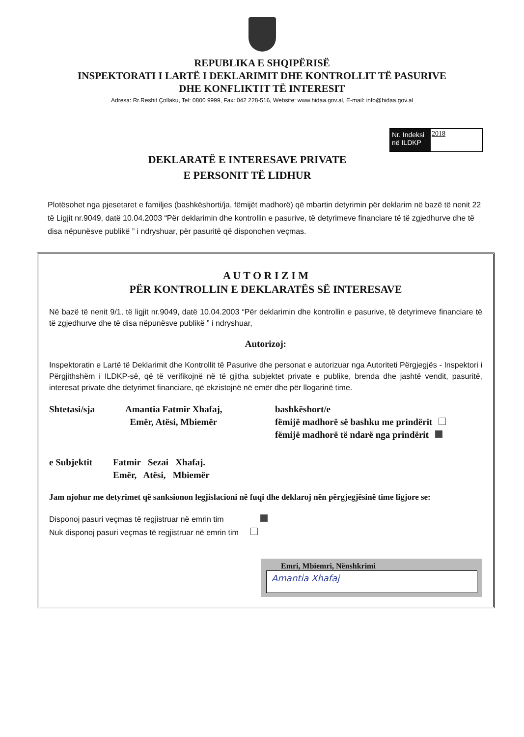REPUBLIKA E SHQIPËRISË
INSPEKTORATI I LARTË I DEKLARIMIT DHE KONTROLLIT TË PASURIVE
DHE KONFLIKTIT TË INTERESIT
Adresa: Rr.Reshit Çollaku, Tel: 0800 9999, Fax: 042 228-516, Website: www.hidaa.gov.al, E-mail: info@hidaa.gov.al
Nr. Indeksi në ILDKP
2018
DEKLARATË E INTERESAVE PRIVATE
E PERSONIT TË LIDHUR
Plotësohet nga pjesetaret e familjes (bashkëshorti/ja, fëmijët madhorë) që mbartin detyrimin për deklarim në bazë të nenit 22 të Ligjit nr.9049, datë 10.04.2003 “Për deklarimin dhe kontrollin e pasurive, të detyrimeve financiare të të zgjedhurve dhe të disa nëpunësve publikë ” i ndryshuar, për pasuritë që disponohen veçmas.
A U T O R I Z I M
PËR KONTROLLIN E DEKLARATËS SË INTERESAVE
Në bazë të nenit 9/1, të ligjit nr.9049, datë 10.04.2003 “Për deklarimin dhe kontrollin e pasurive, të detyrimeve financiare të të zgjedhurve dhe të disa nëpunësve publikë ” i ndryshuar,
Autorizoj:
Inspektoratin e Lartë të Deklarimit dhe Kontrollit të Pasurive dhe personat e autorizuar nga Autoriteti Përgjegjës - Inspektori i Përgjithshëm i ILDKP-së, që të verifikojnë në të gjitha subjektet private e publike, brenda dhe jashtë vendit, pasuritë, interesat private dhe detyrimet financiare, që ekzistojnë në emër dhe për llogarinë time.
Shtetasi/sja Amantia Fatmir Xhafaj,
Emër, Atësi, Mbiemër
bashkëshort/e
fëmijë madhorë së bashku me prindërit
fëmijë madhorë të ndarë nga prindërit
e Subjektit Fatmir Sezai Xhafaj.
Emër, Atësi, Mbiemër
Jam njohur me detyrimet që sanksionon legjislacioni në fuqi dhe deklaroj nën përgjegjësinë time ligjore se:
Disponoj pasuri veçmas të regjistruar në emrin tim
Nuk disponoj pasuri veçmas të regjistruar në emrin tim
Emri, Mbiemri, Nënshkrimi
Amantia Xhafaj